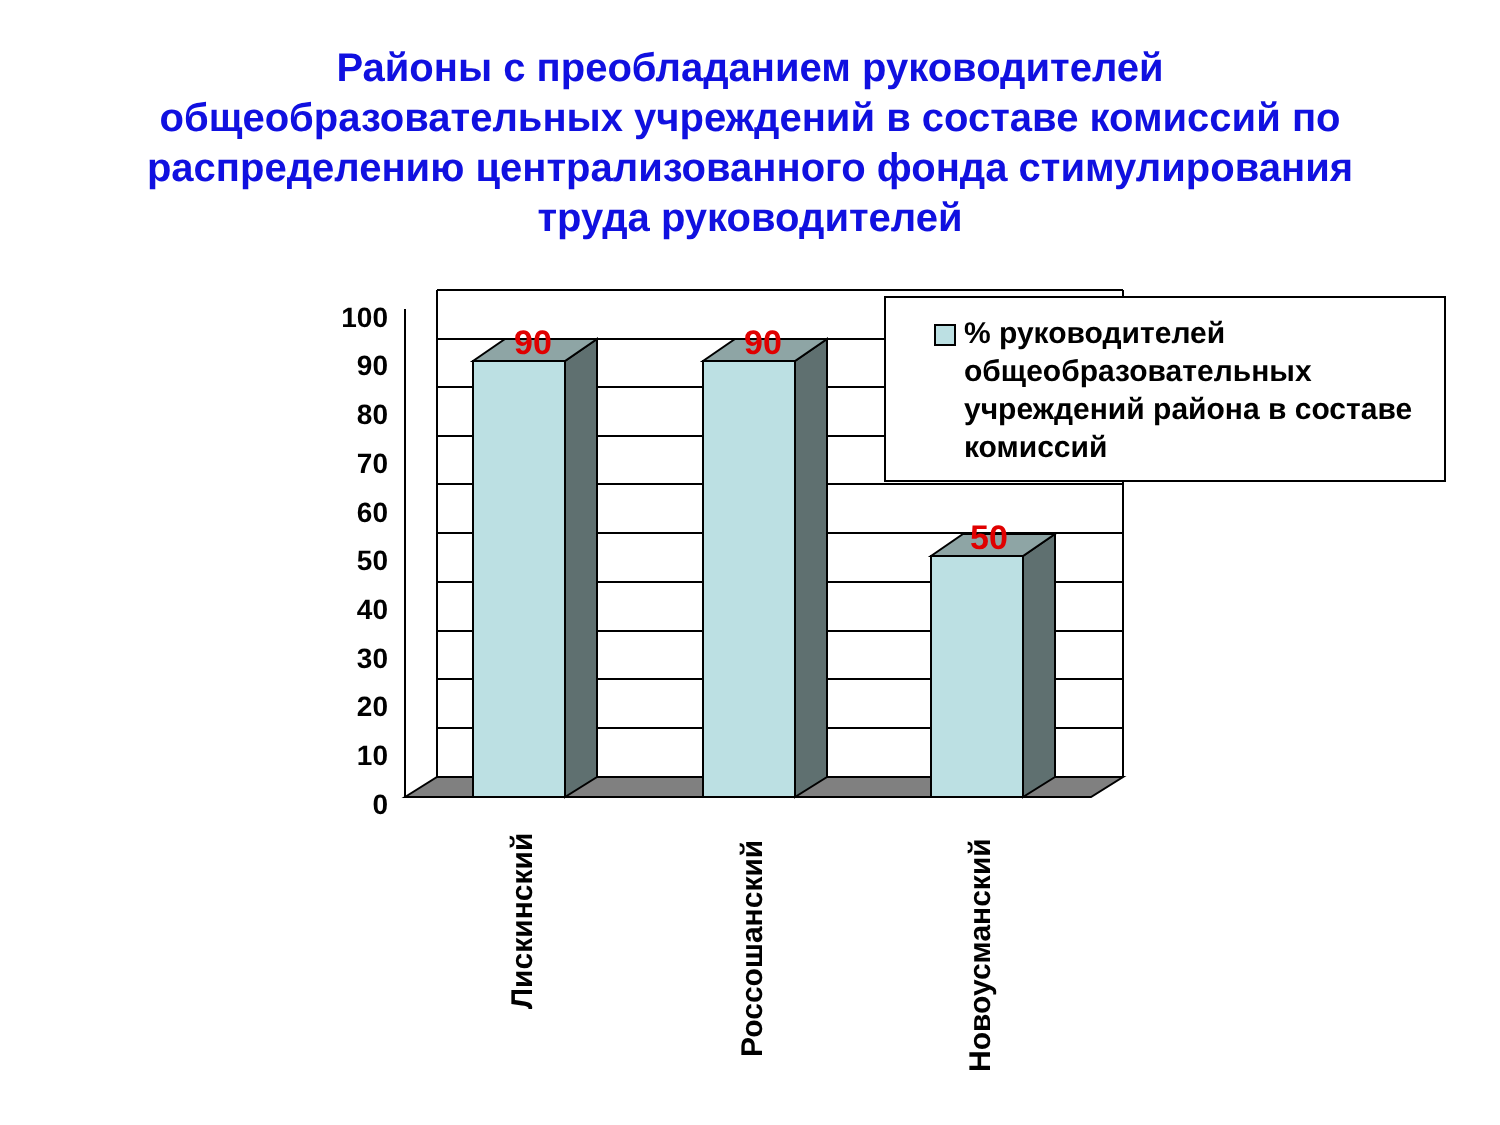Районы с преобладанием руководителей
общеобразовательных учреждений в составе комиссий по
распределению централизованного фонда стимулирования
труда руководителей
90
90
50
100
90
80
70
60
50
40
30
20
10
0
Лискинский
Россошанский
Новоусманский
% руководителей общеобразовательных учреждений района в составе комиссий